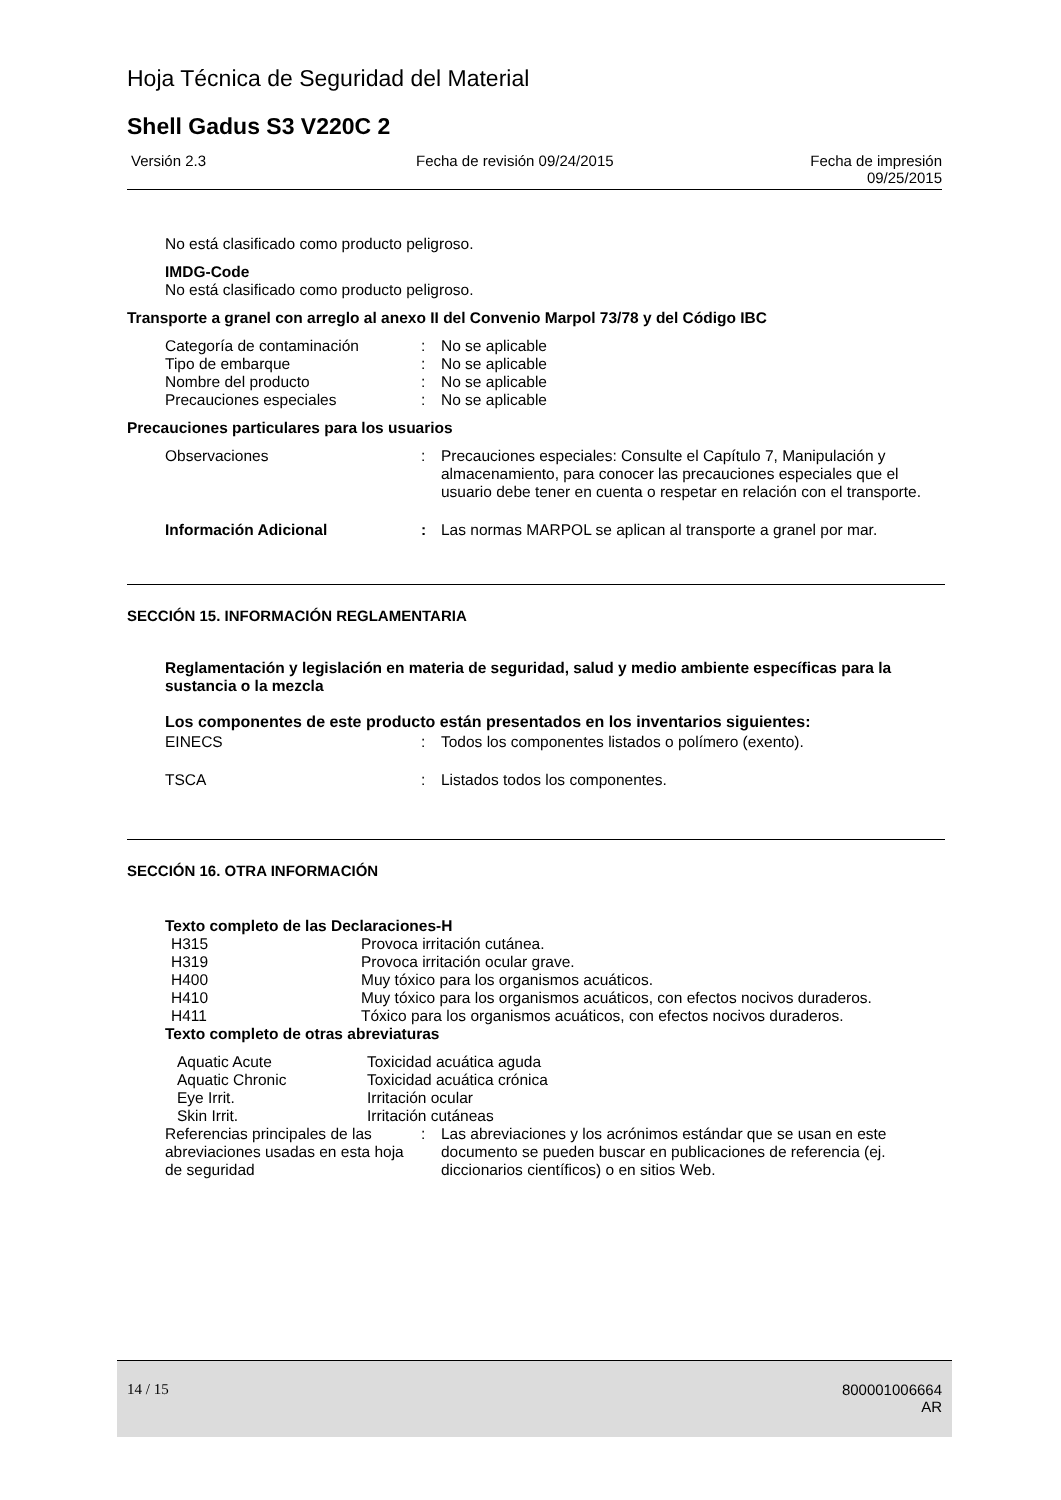Hoja Técnica de Seguridad del Material
Shell Gadus S3 V220C 2
Versión 2.3 Fecha de revisión 09/24/2015 Fecha de impresión
09/25/2015
No está clasificado como producto peligroso.
IMDG-Code
No está clasificado como producto peligroso.
Transporte a granel con arreglo al anexo II del Convenio Marpol 73/78 y del Código IBC
| Categoría de contaminación | : | No se aplicable |
| Tipo de embarque | : | No se aplicable |
| Nombre del producto | : | No se aplicable |
| Precauciones especiales | : | No se aplicable |
Precauciones particulares para los usuarios
| Observaciones | : | Precauciones especiales: Consulte el Capítulo 7, Manipulación y almacenamiento, para conocer las precauciones especiales que el usuario debe tener en cuenta o respetar en relación con el transporte. |
| Información Adicional | : | Las normas MARPOL se aplican al transporte a granel por mar. |
SECCIÓN 15. INFORMACIÓN REGLAMENTARIA
Reglamentación y legislación en materia de seguridad, salud y medio ambiente específicas para la sustancia o la mezcla
Los componentes de este producto están presentados en los inventarios siguientes:
| EINECS | : | Todos los componentes listados o polímero (exento). |
| TSCA | : | Listados todos los componentes. |
SECCIÓN 16. OTRA INFORMACIÓN
Texto completo de las Declaraciones-H
| H315 | Provoca irritación cutánea. |
| H319 | Provoca irritación ocular grave. |
| H400 | Muy tóxico para los organismos acuáticos. |
| H410 | Muy tóxico para los organismos acuáticos, con efectos nocivos duraderos. |
| H411 | Tóxico para los organismos acuáticos, con efectos nocivos duraderos. |
Texto completo de otras abreviaturas
| Aquatic Acute | Toxicidad acuática aguda |
| Aquatic Chronic | Toxicidad acuática crónica |
| Eye Irrit. | Irritación ocular |
| Skin Irrit. | Irritación cutáneas |
| Referencias principales de las abreviaciones usadas en esta hoja de seguridad | : | Las abreviaciones y los acrónimos estándar que se usan en este documento se pueden buscar en publicaciones de referencia (ej. diccionarios científicos) o en sitios Web. |
14 / 15 800001006664
AR